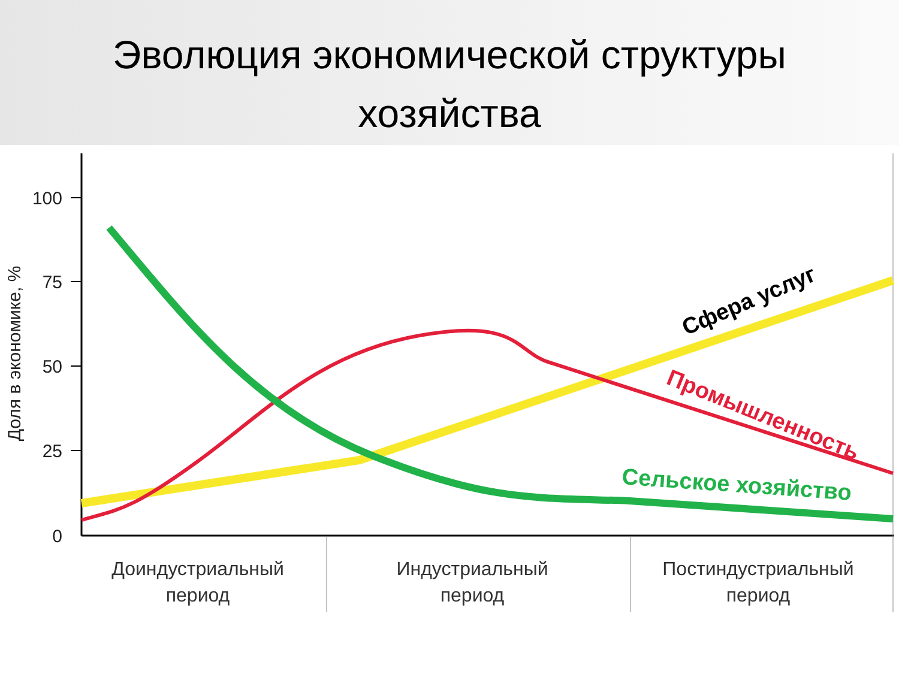Эволюция экономической структуры
хозяйства
100
75
50
25
0
Доля в экономике, %
Сфера услуг
Промышленность
Сельское хозяйство
Доиндустриальный
период
Индустриальный
период
Постиндустриальный
период